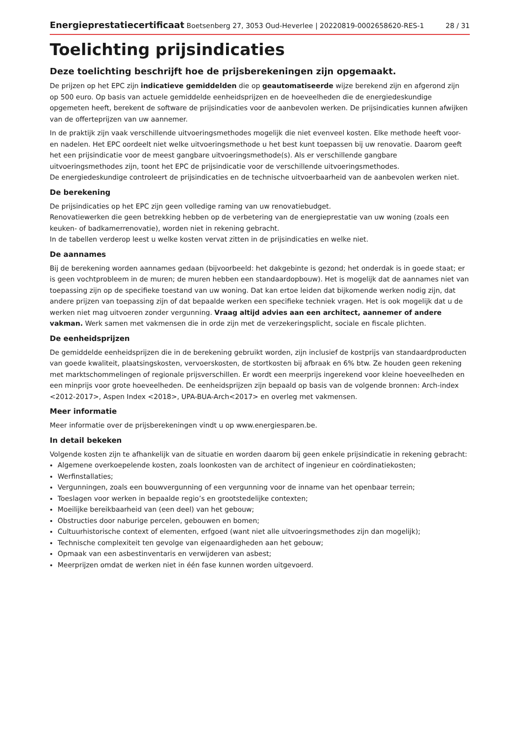Energieprestatiecertificaat Boetsenberg 27, 3053 Oud-Heverlee | 20220819-0002658620-RES-1 28 / 31
Toelichting prijsindicaties
Deze toelichting beschrijft hoe de prijsberekeningen zijn opgemaakt.
De prijzen op het EPC zijn indicatieve gemiddelden die op geautomatiseerde wijze berekend zijn en afgerond zijn op 500 euro. Op basis van actuele gemiddelde eenheidsprijzen en de hoeveelheden die de energiedeskundige opgemeten heeft, berekent de software de prijsindicaties voor de aanbevolen werken. De prijsindicaties kunnen afwijken van de offerteprijzen van uw aannemer.
In de praktijk zijn vaak verschillende uitvoeringsmethodes mogelijk die niet evenveel kosten. Elke methode heeft voor- en nadelen. Het EPC oordeelt niet welke uitvoeringsmethode u het best kunt toepassen bij uw renovatie. Daarom geeft het een prijsindicatie voor de meest gangbare uitvoeringsmethode(s). Als er verschillende gangbare uitvoeringsmethodes zijn, toont het EPC de prijsindicatie voor de verschillende uitvoeringsmethodes.
De energiedeskundige controleert de prijsindicaties en de technische uitvoerbaarheid van de aanbevolen werken niet.
De berekening
De prijsindicaties op het EPC zijn geen volledige raming van uw renovatiebudget.
Renovatiewerken die geen betrekking hebben op de verbetering van de energieprestatie van uw woning (zoals een keuken- of badkamerrenovatie), worden niet in rekening gebracht.
In de tabellen verderop leest u welke kosten vervat zitten in de prijsindicaties en welke niet.
De aannames
Bij de berekening worden aannames gedaan (bijvoorbeeld: het dakgebinte is gezond; het onderdak is in goede staat; er is geen vochtprobleem in de muren; de muren hebben een standaardopbouw). Het is mogelijk dat de aannames niet van toepassing zijn op de specifieke toestand van uw woning. Dat kan ertoe leiden dat bijkomende werken nodig zijn, dat andere prijzen van toepassing zijn of dat bepaalde werken een specifieke techniek vragen. Het is ook mogelijk dat u de werken niet mag uitvoeren zonder vergunning. Vraag altijd advies aan een architect, aannemer of andere vakman. Werk samen met vakmensen die in orde zijn met de verzekeringsplicht, sociale en fiscale plichten.
De eenheidsprijzen
De gemiddelde eenheidsprijzen die in de berekening gebruikt worden, zijn inclusief de kostprijs van standaardproducten van goede kwaliteit, plaatsingskosten, vervoerskosten, de stortkosten bij afbraak en 6% btw. Ze houden geen rekening met marktschommelingen of regionale prijsverschillen. Er wordt een meerprijs ingerekend voor kleine hoeveelheden en een minprijs voor grote hoeveelheden. De eenheidsprijzen zijn bepaald op basis van de volgende bronnen: Arch-index <2012-2017>, Aspen Index <2018>, UPA-BUA-Arch<2017> en overleg met vakmensen.
Meer informatie
Meer informatie over de prijsberekeningen vindt u op www.energiesparen.be.
In detail bekeken
Volgende kosten zijn te afhankelijk van de situatie en worden daarom bij geen enkele prijsindicatie in rekening gebracht:
Algemene overkoepelende kosten, zoals loonkosten van de architect of ingenieur en coördinatiekosten;
Werfinstallaties;
Vergunningen, zoals een bouwvergunning of een vergunning voor de inname van het openbaar terrein;
Toeslagen voor werken in bepaalde regio’s en grootstedelijke contexten;
Moeilijke bereikbaarheid van (een deel) van het gebouw;
Obstructies door naburige percelen, gebouwen en bomen;
Cultuurhistorische context of elementen, erfgoed (want niet alle uitvoeringsmethodes zijn dan mogelijk);
Technische complexiteit ten gevolge van eigenaardigheden aan het gebouw;
Opmaak van een asbestinventaris en verwijderen van asbest;
Meerprijzen omdat de werken niet in één fase kunnen worden uitgevoerd.